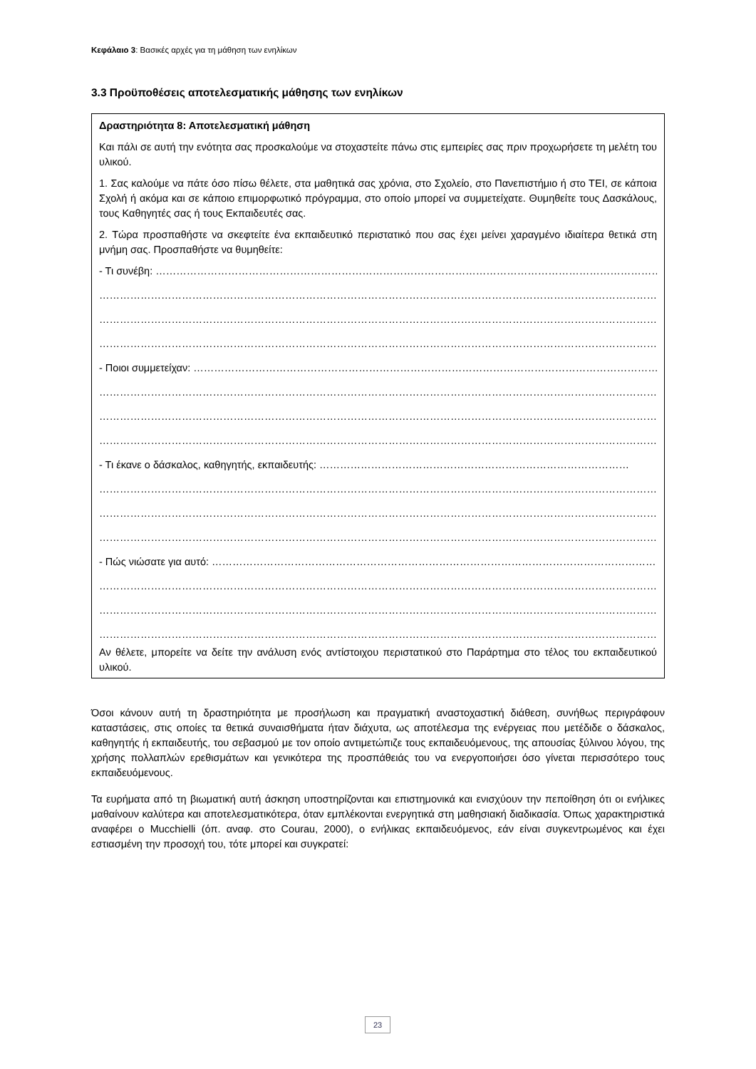Κεφάλαιο 3: Βασικές αρχές για τη μάθηση των ενηλίκων
3.3 Προϋποθέσεις αποτελεσματικής μάθησης των ενηλίκων
Δραστηριότητα 8: Αποτελεσματική μάθηση
Και πάλι σε αυτή την ενότητα σας προσκαλούμε να στοχαστείτε πάνω στις εμπειρίες σας πριν προχωρήσετε τη μελέτη του υλικού.
1. Σας καλούμε να πάτε όσο πίσω θέλετε, στα μαθητικά σας χρόνια, στο Σχολείο, στο Πανεπιστήμιο ή στο ΤΕΙ, σε κάποια Σχολή ή ακόμα και σε κάποιο επιμορφωτικό πρόγραμμα, στο οποίο μπορεί να συμμετείχατε. Θυμηθείτε τους Δασκάλους, τους Καθηγητές σας ή τους Εκπαιδευτές σας.
2. Τώρα προσπαθήστε να σκεφτείτε ένα εκπαιδευτικό περιστατικό που σας έχει μείνει χαραγμένο ιδιαίτερα θετικά στη μνήμη σας. Προσπαθήστε να θυμηθείτε:
- Τι συνέβη: ………………………………………………………………………………………………………………………………………………
………………………………………………………………………………………………………………………………………………………………
………………………………………………………………………………………………………………………………………………………………
………………………………………………………………………………………………………………………………………………………………
- Ποιοι συμμετείχαν: ……………………………………………………………………………………………………………………………………
………………………………………………………………………………………………………………………………………………………………
………………………………………………………………………………………………………………………………………………………………
………………………………………………………………………………………………………………………………………………………………
- Τι έκανε ο δάσκαλος, καθηγητής, εκπαιδευτής: ………………………………………………………………………………
………………………………………………………………………………………………………………………………………………………………
………………………………………………………………………………………………………………………………………………………………
………………………………………………………………………………………………………………………………………………………………
- Πώς νιώσατε για αυτό: ………………………………………………………………………………………………………………………………
………………………………………………………………………………………………………………………………………………………………
………………………………………………………………………………………………………………………………………………………………
………………………………………………………………………………………………………………………………………………………………
Αν θέλετε, μπορείτε να δείτε την ανάλυση ενός αντίστοιχου περιστατικού στο Παράρτημα στο τέλος του εκπαιδευτικού υλικού.
Όσοι κάνουν αυτή τη δραστηριότητα με προσήλωση και πραγματική αναστοχαστική διάθεση, συνήθως περιγράφουν καταστάσεις, στις οποίες τα θετικά συναισθήματα ήταν διάχυτα, ως αποτέλεσμα της ενέργειας που μετέδιδε ο δάσκαλος, καθηγητής ή εκπαιδευτής, του σεβασμού με τον οποίο αντιμετώπιζε τους εκπαιδευόμενους, της απουσίας ξύλινου λόγου, της χρήσης πολλαπλών ερεθισμάτων και γενικότερα της προσπάθειάς του να ενεργοποιήσει όσο γίνεται περισσότερο τους εκπαιδευόμενους.
Τα ευρήματα από τη βιωματική αυτή άσκηση υποστηρίζονται και επιστημονικά και ενισχύουν την πεποίθηση ότι οι ενήλικες μαθαίνουν καλύτερα και αποτελεσματικότερα, όταν εμπλέκονται ενεργητικά στη μαθησιακή διαδικασία. Όπως χαρακτηριστικά αναφέρει ο Mucchielli (όπ. αναφ. στο Courau, 2000), ο ενήλικας εκπαιδευόμενος, εάν είναι συγκεντρωμένος και έχει εστιασμένη την προσοχή του, τότε μπορεί και συγκρατεί:
23